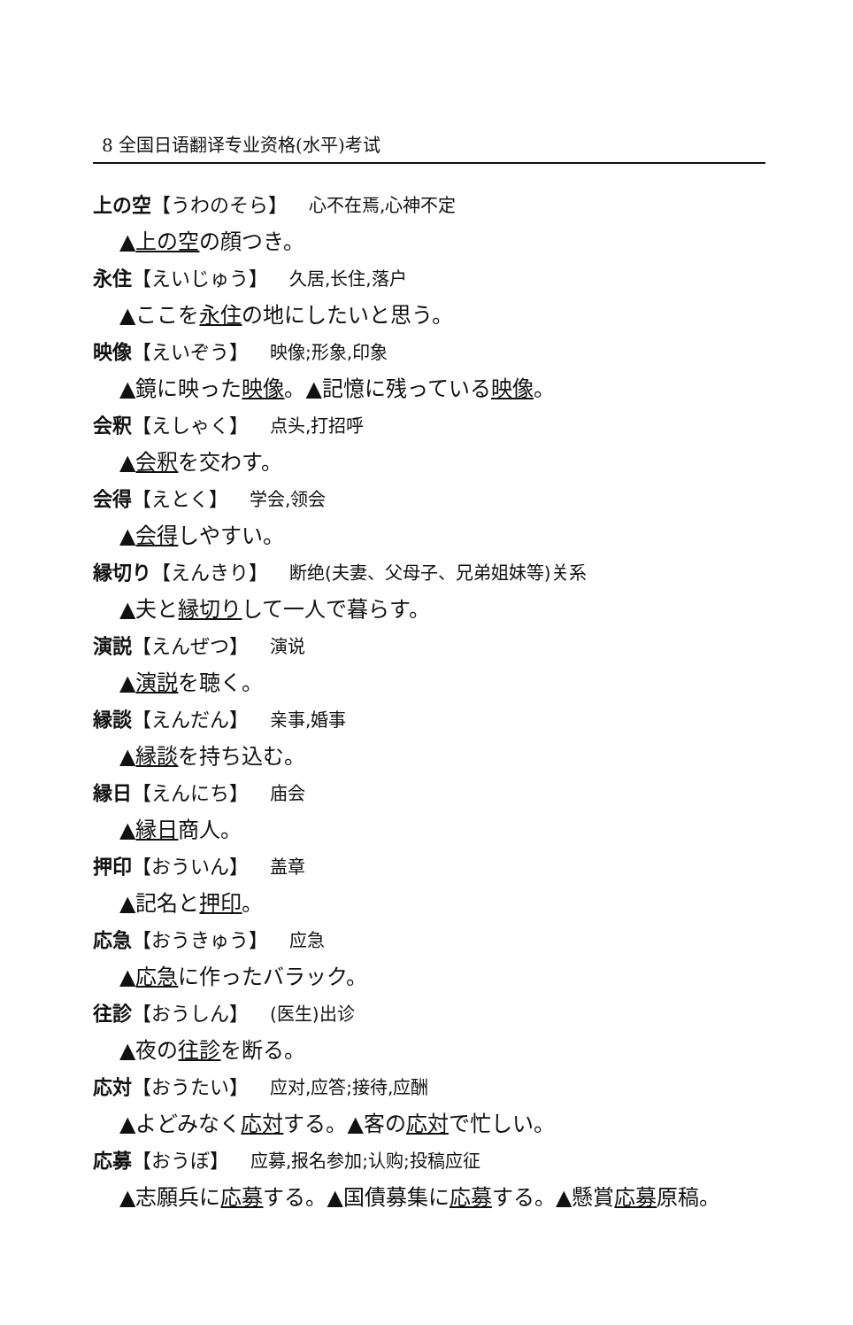8 全国日语翻译专业资格(水平)考试
上の空【うわのそら】 心不在焉,心神不定
▲上の空の顔つき。
永住【えいじゅう】 久居,长住,落户
▲ここを永住の地にしたいと思う。
映像【えいぞう】 映像;形象,印象
▲鏡に映った映像。▲記憶に残っている映像。
会釈【えしゃく】 点头,打招呼
▲会釈を交わす。
会得【えとく】 学会,领会
▲会得しやすい。
縁切り【えんきり】 断绝(夫妻、父母子、兄弟姐妹等)关系
▲夫と縁切りして一人で暮らす。
演説【えんぜつ】 演说
▲演説を聴く。
縁談【えんだん】 亲事,婚事
▲縁談を持ち込む。
縁日【えんにち】 庙会
▲縁日商人。
押印【おういん】 盖章
▲記名と押印。
応急【おうきゅう】 应急
▲応急に作ったバラック。
往診【おうしん】 (医生)出诊
▲夜の往診を断る。
応対【おうたい】 应对,应答;接待,应酬
▲よどみなく応対する。▲客の応対で忙しい。
応募【おうぼ】 应募,报名参加;认购;投稿应征
▲志願兵に応募する。▲国債募集に応募する。▲懸賞応募原稿。